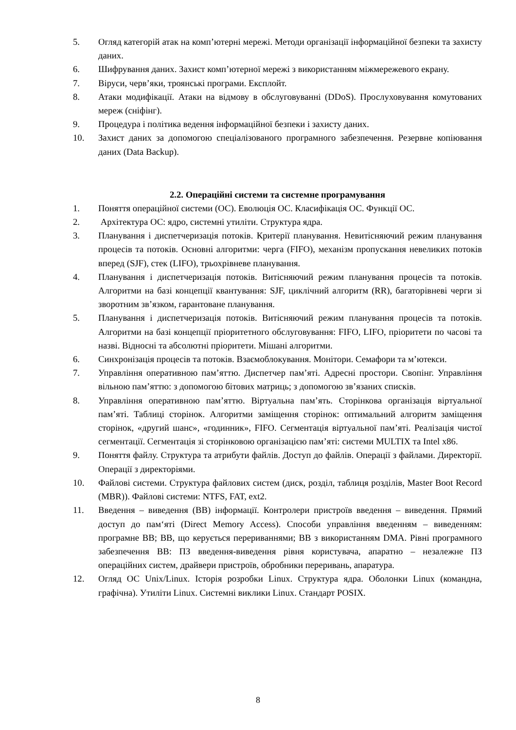5. Огляд категорій атак на комп’ютерні мережі. Методи організації інформаційної безпеки та захисту даних.
6. Шифрування даних. Захист комп’ютерної мережі з використанням міжмережевого екрану.
7. Віруси, черв’яки, троянські програми. Експлойт.
8. Атаки модифікації. Атаки на відмову в обслуговуванні (DDoS). Прослуховування комутованих мереж (сніфінг).
9. Процедура і політика ведення інформаційної безпеки і захисту даних.
10. Захист даних за допомогою спеціалізованого програмного забезпечення. Резервне копіювання даних (Data Backup).
2.2. Операційні системи та системне програмування
1. Поняття операційної системи (ОС). Еволюція ОС. Класифікація ОС. Функції ОС.
2. Архітектура ОС: ядро, системні утиліти. Структура ядра.
3. Планування і диспетчеризація потоків. Критерії планування. Невитісняючий режим планування процесів та потоків. Основні алгоритми: черга (FIFO), механізм пропускання невеликих потоків вперед (SJF), стек (LIFO), трьохрівневе планування.
4. Планування і диспетчеризація потоків. Витісняючий режим планування процесів та потоків. Алгоритми на базі концепції квантування: SJF, циклічний алгоритм (RR), багаторівневі черги зі зворотним зв’язком, гарантоване планування.
5. Планування і диспетчеризація потоків. Витісняючий режим планування процесів та потоків. Алгоритми на базі концепції пріоритетного обслуговування: FIFO, LIFO, пріоритети по часові та назві. Відносні та абсолютні пріоритети. Мішані алгоритми.
6. Синхронізація процесів та потоків. Взаємоблокування. Монітори. Семафори та м’ютекси.
7. Управління оперативною пам’яттю. Диспетчер пам’яті. Адресні простори. Свопінг. Управління вільною пам’яттю: з допомогою бітових матриць; з допомогою зв’язаних списків.
8. Управління оперативною пам’яттю. Віртуальна пам’ять. Сторінкова організація віртуальної пам’яті. Таблиці сторінок. Алгоритми заміщення сторінок: оптимальний алгоритм заміщення сторінок, «другий шанс», «годинник», FIFO. Сегментація віртуальної пам’яті. Реалізація чистої сегментації. Сегментація зі сторінковою організацією пам’яті: системи MULTIX та Intel x86.
9. Поняття файлу. Структура та атрибути файлів. Доступ до файлів. Операції з файлами. Директорії. Операції з директоріями.
10. Файлові системи. Структура файлових систем (диск, розділ, таблиця розділів, Master Boot Record (MBR)). Файлові системи: NTFS, FAT, ext2.
11. Введення – виведення (ВВ) інформації. Контролери пристроїв введення – виведення. Прямий доступ до пам‘яті (Direct Memory Access). Способи управління введенням – виведенням: програмне ВВ; ВВ, що керується перериваннями; ВВ з використанням DMA. Рівні програмного забезпечення ВВ: ПЗ введення-виведення рівня користувача, апаратно – незалежне ПЗ операційних систем, драйвери пристроїв, обробники переривань, апаратура.
12. Огляд ОС Unix/Linux. Історія розробки Linux. Структура ядра. Оболонки Linux (командна, графічна). Утиліти Linux. Системні виклики Linux. Стандарт POSIX.
8